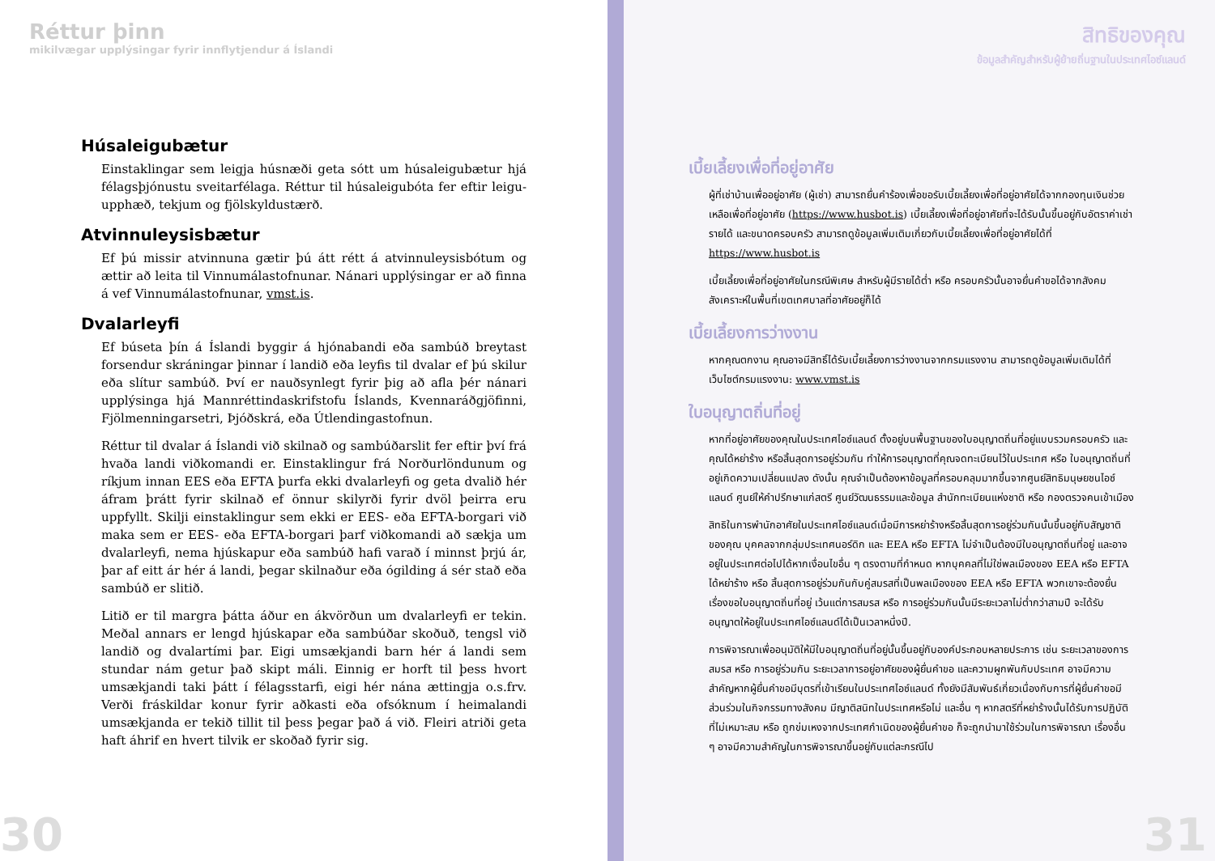Réttur þinn
mikilvægar upplýsingar fyrir innflytjendur á Íslandi
Húsaleigubætur
Einstaklingar sem leigja húsnæði geta sótt um húsaleigubætur hjá félagsþjónustu sveitarfélaga. Réttur til húsaleigubóta fer eftir leigu­upphæð, tekjum og fjölskyldustærð.
Atvinnuleysisbætur
Ef þú missir atvinnuna gætir þú átt rétt á atvinnuleysisbótum og ættir að leita til Vinnumálastofnunar. Nánari upplýsingar er að finna á vef Vinnumálastofnunar, vmst.is.
Dvalarleyfi
Ef búseta þín á Íslandi byggir á hjónabandi eða sambúð breytast forsendur skráningar þinnar í landið eða leyfis til dvalar ef þú skilur eða slítur sambúð. Því er nauðsynlegt fyrir þig að afla þér nánari upplýsinga hjá Mannréttindaskrifstofu Íslands, Kvennaráðgjöfinni, Fjölmenningarsetri, Þjóðskrá, eða Útlendingastofnun.
Réttur til dvalar á Íslandi við skilnað og sambúðarslit fer eftir því frá hvaða landi viðkomandi er. Einstaklingur frá Norðurlöndunum og ríkjum innan EES eða EFTA þurfa ekki dvalarleyfi og geta dvalið hér áfram þrátt fyrir skilnað ef önnur skilyrði fyrir dvöl þeirra eru uppfyllt. Skilji einstaklingur sem ekki er EES- eða EFTA-borgari við maka sem er EES- eða EFTA-borgari þarf viðkomandi að sækja um dvalarleyfi, nema hjúskapur eða sambúð hafi varað í minnst þrjú ár, þar af eitt ár hér á landi, þegar skilnaður eða ógilding á sér stað eða sambúð er slitið.
Litið er til margra þátta áður en ákvörðun um dvalarleyfi er tekin. Meðal annars er lengd hjúskapar eða sambúðar skoðuð, tengsl við landið og dvalartími þar. Eigi umsækjandi barn hér á landi sem stundar nám getur það skipt máli. Einnig er horft til þess hvort umsækjandi taki þátt í félagsstarfi, eigi hér nána ættingja o.s.frv. Verði fráskildar konur fyrir aðkasti eða ofsóknum í heimalandi umsækjanda er tekið tillit til þess þegar það á við. Fleiri atriði geta haft áhrif en hvert tilvik er skoðað fyrir sig.
30
สิทธิของคุณ
ข้อมูลสำคัญสำหรับผู้ย้ายถิ่นฐานในประเทศไอซ์แลนด์
เบี้ยเลี้ยงเพื่อที่อยู่อาศัย
ผู้ที่เช่าบ้านเพื่ออยู่อาศัย (ผู้เช่า) สามารถยื่นคำร้องเพื่อขอรับเบี้ยเลี้ยงเพื่อที่อยู่อาศัยได้จากกองทุนเงินช่วยเหลือเพื่อที่อยู่อาศัย (https://www.husbot.is) เบี้ยเลี้ยงเพื่อที่อยู่อาศัยที่จะได้รับนั้นขึ้นอยู่กับอัตราค่าเช่า รายได้ และขนาดครอบครัว สามารถดูข้อมูลเพิ่มเติมเกี่ยวกับเบี้ยเลี้ยงเพื่อที่อยู่อาศัยได้ที่ https://www.husbot.is
เบี้ยเลี้ยงเพื่อที่อยู่อาศัยในกรณีพิเศษ สำหรับผู้มีรายได้ต่ำ หรือ ครอบครัวนั้นอาจยื่นคำขอได้จากสังคมสังเคราะห์ในพื้นที่เขตเทศบาลที่อาศัยอยู่ก็ได้
เบี้ยเลี้ยงการว่างงาน
หากคุณตกงาน คุณอาจมีสิทธิ์ได้รับเบี้ยเลี้ยงการว่างงานจากกรมแรงงาน สามารถดูข้อมูลเพิ่มเติมได้ที่เว็บไซต์กรมแรงงาน: www.vmst.is
ใบอนุญาตถิ่นที่อยู่
หากที่อยู่อาศัยของคุณในประเทศไอซ์แลนด์ ตั้งอยู่บนพื้นฐานของใบอนุญาตถิ่นที่อยู่แบบรวมครอบครัว และคุณได้หย่าร้าง หรือสิ้นสุดการอยู่ร่วมกัน ทำให้การอนุญาตที่คุณจดทะเบียนไว้ในประเทศ หรือ ใบอนุญาตถิ่นที่อยู่เกิดความเปลี่ยนแปลง ดังนั้น คุณจำเป็นต้องหาข้อมูลที่ครอบคลุมมากขึ้นจากศูนย์สิทธิมนุษยชนไอซ์แลนด์ ศูนย์ให้คำปรึกษาแก่สตรี ศูนย์วัฒนธรรมและข้อมูล สำนักทะเบียนแห่งชาติ หรือ กองตรวจคนเข้าเมือง
สิทธิในการพำนักอาศัยในประเทศไอซ์แลนด์เมื่อมีการหย่าร้างหรือสิ้นสุดการอยู่ร่วมกันนั้นขึ้นอยู่กับสัญชาติของคุณ บุคคลจากกลุ่มประเทศนอร์ดิก และ EEA หรือ EFTA ไม่จำเป็นต้องมีใบอนุญาตถิ่นที่อยู่ และอาจอยู่ในประเทศต่อไปได้หากเงื่อนไขอื่น ๆ ตรงตามที่กำหนด หากบุคคลที่ไม่ใช่พลเมืองของ EEA หรือ EFTA ได้หย่าร้าง หรือ สิ้นสุดการอยู่ร่วมกันกับคู่สมรสที่เป็นพลเมืองของ EEA หรือ EFTA พวกเขาจะต้องยื่นเรื่องขอใบอนุญาตถิ่นที่อยู่ เว้นแต่การสมรส หรือ การอยู่ร่วมกันนั้นมีระยะเวลาไม่ต่ำกว่าสามปี จะได้รับอนุญาตให้อยู่ในประเทศไอซ์แลนด์ได้เป็นเวลาหนึ่งปี.
การพิจารณาเพื่ออนุมัติให้มีใบอนุญาตถิ่นที่อยู่นั้นขึ้นอยู่กับองค์ประกอบหลายประการ เช่น ระยะเวลาของการสมรส หรือ การอยู่ร่วมกัน ระยะเวลาการอยู่อาศัยของผู้ยื่นคำขอ และความผูกพันกับประเทศ อาจมีความสำคัญหากผู้ยื่นคำขอมีบุตรที่เข้าเรียนในประเทศไอซ์แลนด์ ทั้งยังมีสัมพันธ์เกี่ยวเนื่องกับการที่ผู้ยื่นคำขอมีส่วนร่วมในกิจกรรมทางสังคม มีญาติสนิทในประเทศหรือไม่ และอื่น ๆ หากสตรีที่หย่าร้างนั้นได้รับการปฏิบัติที่ไม่เหมาะสม หรือ ถูกข่มเหงจากประเทศกำเนิดของผู้ยื่นคำขอ ก็จะถูกนำมาใช้ร่วมในการพิจารณา เรื่องอื่น ๆ อาจมีความสำคัญในการพิจารณาขึ้นอยู่กับแต่ละกรณีไป
31